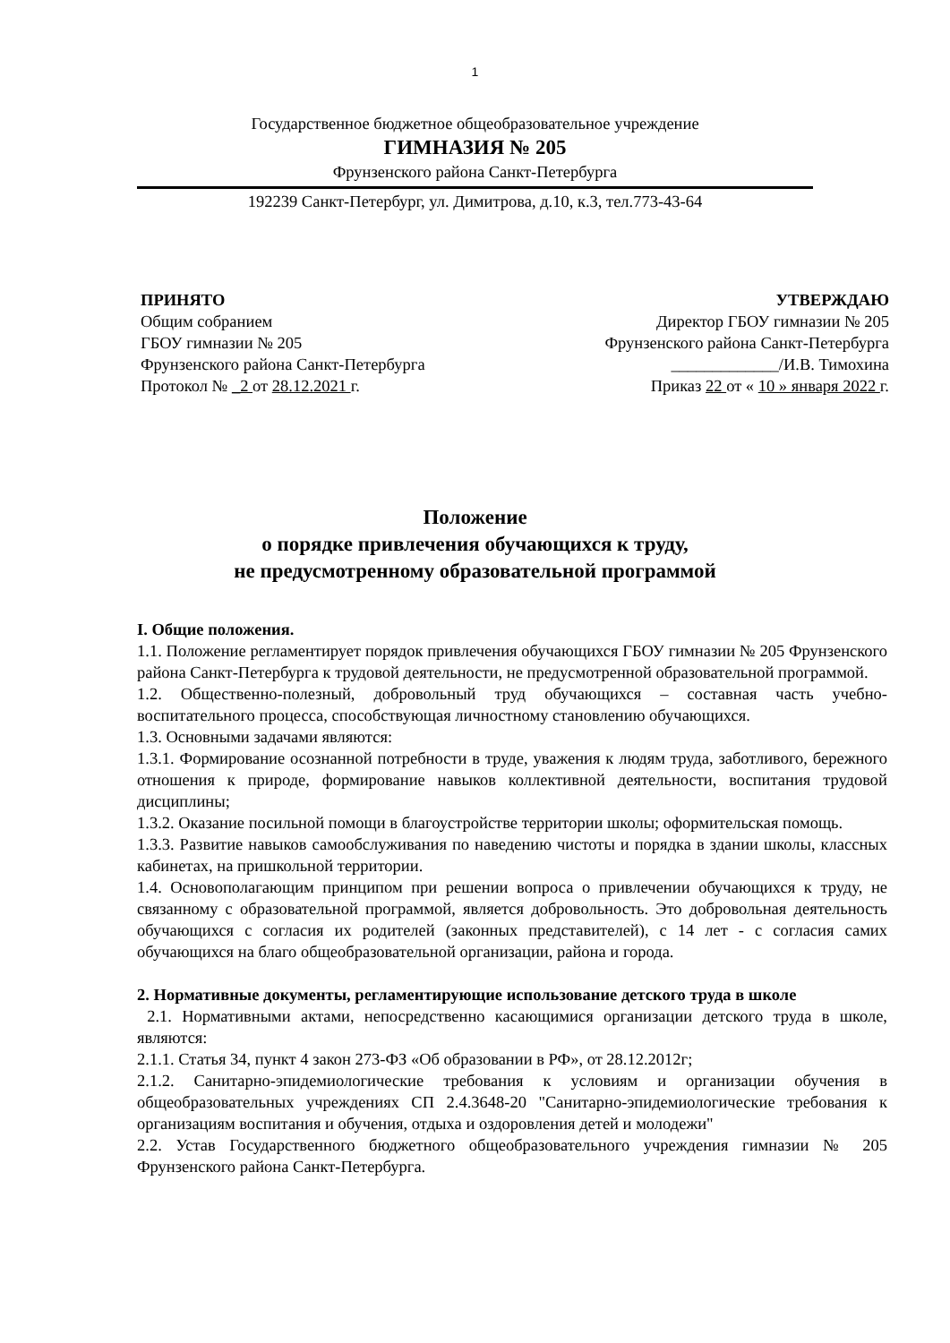1
Государственное бюджетное общеобразовательное учреждение
ГИМНАЗИЯ № 205
Фрунзенского района Санкт-Петербурга
192239 Санкт-Петербург, ул. Димитрова, д.10, к.3, тел.773-43-64
ПРИНЯТО
Общим собранием
ГБОУ гимназии № 205
Фрунзенского района Санкт-Петербурга
Протокол № _2 от 28.12.2021 г.
УТВЕРЖДАЮ
Директор ГБОУ гимназии № 205
Фрунзенского района Санкт-Петербурга
_____________/И.В. Тимохина
Приказ 22 от « 10 » января 2022 г.
Положение
о порядке привлечения обучающихся к труду,
не предусмотренному образовательной программой
I. Общие положения.
1.1. Положение регламентирует порядок привлечения обучающихся ГБОУ гимназии № 205 Фрунзенского района Санкт-Петербурга к трудовой деятельности, не предусмотренной образовательной программой.
1.2. Общественно-полезный, добровольный труд обучающихся – составная часть учебно-воспитательного процесса, способствующая личностному становлению обучающихся.
1.3. Основными задачами являются:
1.3.1. Формирование осознанной потребности в труде, уважения к людям труда, заботливого, бережного отношения к природе, формирование навыков коллективной деятельности, воспитания трудовой дисциплины;
1.3.2. Оказание посильной помощи в благоустройстве территории школы; оформительская помощь.
1.3.3. Развитие навыков самообслуживания по наведению чистоты и порядка в здании школы, классных кабинетах, на пришкольной территории.
1.4. Основополагающим принципом при решении вопроса о привлечении обучающихся к труду, не связанному с образовательной программой, является добровольность. Это добровольная деятельность обучающихся с согласия их родителей (законных представителей), с 14 лет - с согласия самих обучающихся на благо общеобразовательной организации, района и города.
2. Нормативные документы, регламентирующие использование детского труда в школе
2.1. Нормативными актами, непосредственно касающимися организации детского труда в школе, являются:
2.1.1. Статья 34, пункт 4 закон 273-ФЗ «Об образовании в РФ», от 28.12.2012г;
2.1.2. Санитарно-эпидемиологические требования к условиям и организации обучения в общеобразовательных учреждениях СП 2.4.3648-20 "Санитарно-эпидемиологические требования к организациям воспитания и обучения, отдыха и оздоровления детей и молодежи"
2.2. Устав Государственного бюджетного общеобразовательного учреждения гимназии № 205 Фрунзенского района Санкт-Петербурга.